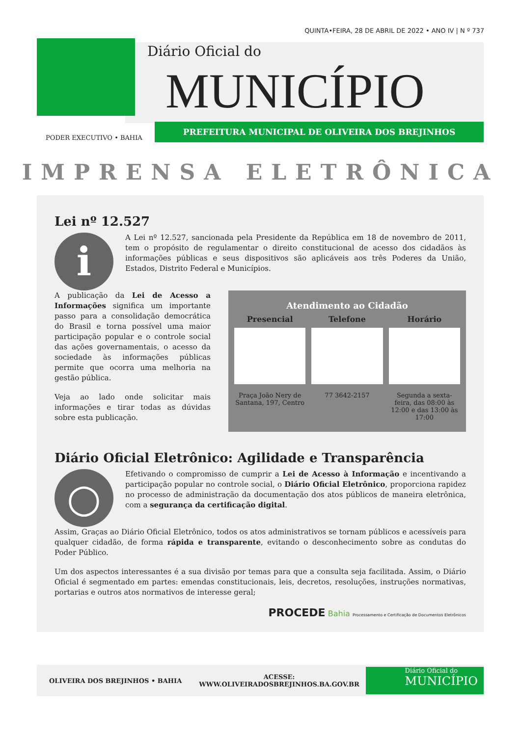QUINTA•FEIRA, 28 DE ABRIL DE 2022 • ANO IV | N º 737
Diário Oficial do
MUNICÍPIO
PREFEITURA MUNICIPAL DE OLIVEIRA DOS BREJINHOS
PODER EXECUTIVO • BAHIA
IMPRENSA ELETRÔNICA
Lei nº 12.527
i
A Lei nº 12.527, sancionada pela Presidente da República em 18 de novembro de 2011, tem o propósito de regulamentar o direito constitucional de acesso dos cidadãos às informações públicas e seus dispositivos são aplicáveis aos três Poderes da União, Estados, Distrito Federal e Municípios.
A publicação da Lei de Acesso a Informações significa um importante passo para a consolidação democrática do Brasil e torna possível uma maior participação popular e o controle social das ações governamentais, o acesso da sociedade às informações públicas permite que ocorra uma melhoria na gestão pública.
Veja ao lado onde solicitar mais informações e tirar todas as dúvidas sobre esta publicação.
Atendimento ao Cidadão
Presencial
Praça João Nery de Santana, 197, Centro
Telefone
77 3642-2157
Horário
Segunda a sexta-feira, das 08:00 às 12:00 e das 13:00 às 17:00
Diário Oficial Eletrônico: Agilidade e Transparência
○
Efetivando o compromisso de cumprir a Lei de Acesso à Informação e incentivando a participação popular no controle social, o Diário Oficial Eletrônico, proporciona rapidez no processo de administração da documentação dos atos públicos de maneira eletrônica, com a segurança da certificação digital.
Assim, Graças ao Diário Oficial Eletrônico, todos os atos administrativos se tornam públicos e acessíveis para qualquer cidadão, de forma rápida e transparente, evitando o desconhecimento sobre as condutas do Poder Público.
Um dos aspectos interessantes é a sua divisão por temas para que a consulta seja facilitada. Assim, o Diário Oficial é segmentado em partes: emendas constitucionais, leis, decretos, resoluções, instruções normativas, portarias e outros atos normativos de interesse geral;
PROCEDE Bahia Processamento e Certificação de Documentos Eletrônicos
OLIVEIRA DOS BREJINHOS • BAHIA ACESSE:
WWW.OLIVEIRADOSBREJINHOS.BA.GOV.BR
Diário Oficial do
MUNICÍPIO